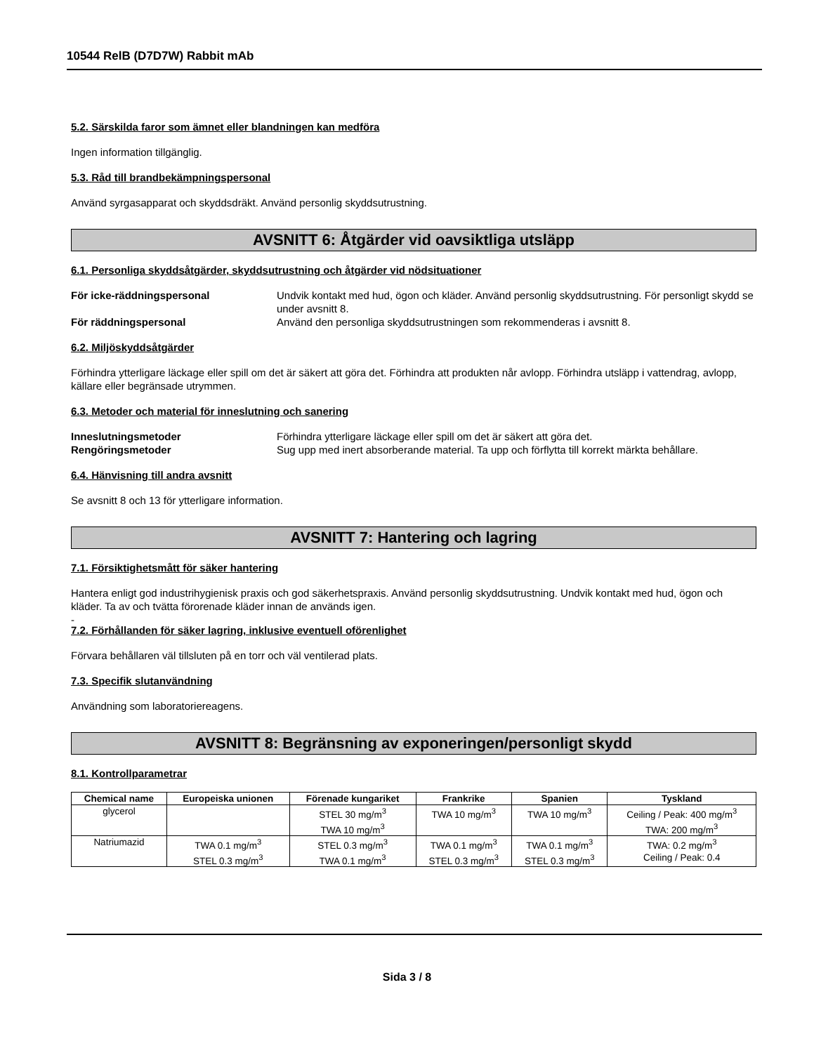10544 RelB (D7D7W) Rabbit mAb
5.2. Särskilda faror som ämnet eller blandningen kan medföra
Ingen information tillgänglig.
5.3. Råd till brandbekämpningspersonal
Använd syrgasapparat och skyddsdräkt. Använd personlig skyddsutrustning.
AVSNITT 6: Åtgärder vid oavsiktliga utsläpp
6.1. Personliga skyddsåtgärder, skyddsutrustning och åtgärder vid nödsituationer
För icke-räddningspersonal Undvik kontakt med hud, ögon och kläder. Använd personlig skyddsutrustning. För personligt skydd se under avsnitt 8.
För räddningspersonal Använd den personliga skyddsutrustningen som rekommenderas i avsnitt 8.
6.2. Miljöskyddsåtgärder
Förhindra ytterligare läckage eller spill om det är säkert att göra det. Förhindra att produkten når avlopp. Förhindra utsläpp i vattendrag, avlopp, källare eller begränsade utrymmen.
6.3. Metoder och material för inneslutning och sanering
Inneslutningsmetoder Förhindra ytterligare läckage eller spill om det är säkert att göra det.
Rengöringsmetoder Sug upp med inert absorberande material. Ta upp och förflytta till korrekt märkta behållare.
6.4. Hänvisning till andra avsnitt
Se avsnitt 8 och 13 för ytterligare information.
AVSNITT 7: Hantering och lagring
7.1. Försiktighetsmått för säker hantering
Hantera enligt god industrihygienisk praxis och god säkerhetspraxis. Använd personlig skyddsutrustning. Undvik kontakt med hud, ögon och kläder. Ta av och tvätta förorenade kläder innan de används igen.
-
7.2. Förhållanden för säker lagring, inklusive eventuell oförenlighet
Förvara behållaren väl tillsluten på en torr och väl ventilerad plats.
7.3. Specifik slutanvändning
Användning som laboratoriereagens.
AVSNITT 8: Begränsning av exponeringen/personligt skydd
8.1. Kontrollparametrar
| Chemical name | Europeiska unionen | Förenade kungariket | Frankrike | Spanien | Tyskland |
| --- | --- | --- | --- | --- | --- |
| glycerol | | STEL 30 mg/m<sup>3</sup> TWA 10 mg/m<sup>3</sup> | TWA 10 mg/m<sup>3</sup> | TWA 10 mg/m<sup>3</sup> | Ceiling / Peak: 400 mg/m<sup>3</sup> TWA: 200 mg/m<sup>3</sup> |
| Natriumazid | TWA 0.1 mg/m<sup>3</sup> STEL 0.3 mg/m<sup>3</sup> | STEL 0.3 mg/m<sup>3</sup> TWA 0.1 mg/m<sup>3</sup> | TWA 0.1 mg/m<sup>3</sup> STEL 0.3 mg/m<sup>3</sup> | TWA 0.1 mg/m<sup>3</sup> STEL 0.3 mg/m<sup>3</sup> | TWA: 0.2 mg/m<sup>3</sup> Ceiling / Peak: 0.4 |
Sida 3 / 8